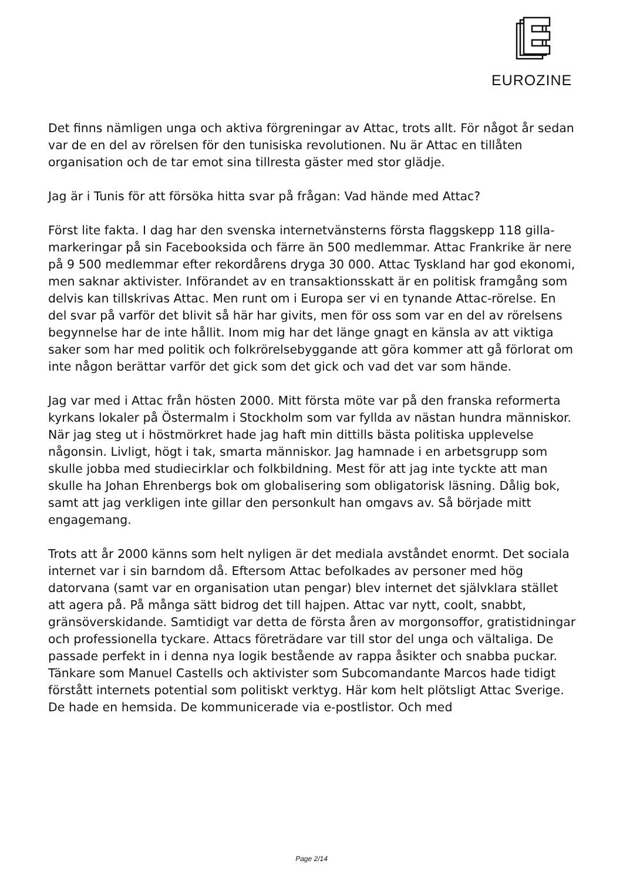EUROZINE
Det finns nämligen unga och aktiva förgreningar av Attac, trots allt. För något år sedan var de en del av rörelsen för den tunisiska revolutionen. Nu är Attac en tillåten organisation och de tar emot sina tillresta gäster med stor glädje.
Jag är i Tunis för att försöka hitta svar på frågan: Vad hände med Attac?
Först lite fakta. I dag har den svenska internetvänsterns första flaggskepp 118 gilla-markeringar på sin Facebooksida och färre än 500 medlemmar. Attac Frankrike är nere på 9 500 medlemmar efter rekordårens dryga 30 000. Attac Tyskland har god ekonomi, men saknar aktivister. Införandet av en transaktionsskatt är en politisk framgång som delvis kan tillskrivas Attac. Men runt om i Europa ser vi en tynande Attac-rörelse. En del svar på varför det blivit så här har givits, men för oss som var en del av rörelsens begynnelse har de inte hållit. Inom mig har det länge gnagt en känsla av att viktiga saker som har med politik och folkrörelsebyggande att göra kommer att gå förlorat om inte någon berättar varför det gick som det gick och vad det var som hände.
Jag var med i Attac från hösten 2000. Mitt första möte var på den franska reformerta kyrkans lokaler på Östermalm i Stockholm som var fyllda av nästan hundra människor. När jag steg ut i höstmörkret hade jag haft min dittills bästa politiska upplevelse någonsin. Livligt, högt i tak, smarta människor. Jag hamnade i en arbetsgrupp som skulle jobba med studiecirklar och folkbildning. Mest för att jag inte tyckte att man skulle ha Johan Ehrenbergs bok om globalisering som obligatorisk läsning. Dålig bok, samt att jag verkligen inte gillar den personkult han omgavs av. Så började mitt engagemang.
Trots att år 2000 känns som helt nyligen är det mediala avståndet enormt. Det sociala internet var i sin barndom då. Eftersom Attac befolkades av personer med hög datorvana (samt var en organisation utan pengar) blev internet det självklara stället att agera på. På många sätt bidrog det till hajpen. Attac var nytt, coolt, snabbt, gränsöverskidande. Samtidigt var detta de första åren av morgonsoffor, gratistidningar och professionella tyckare. Attacs företrädare var till stor del unga och vältaliga. De passade perfekt in i denna nya logik bestående av rappa åsikter och snabba puckar. Tänkare som Manuel Castells och aktivister som Subcomandante Marcos hade tidigt förstått internets potential som politiskt verktyg. Här kom helt plötsligt Attac Sverige. De hade en hemsida. De kommunicerade via e-postlistor. Och med
Page 2/14